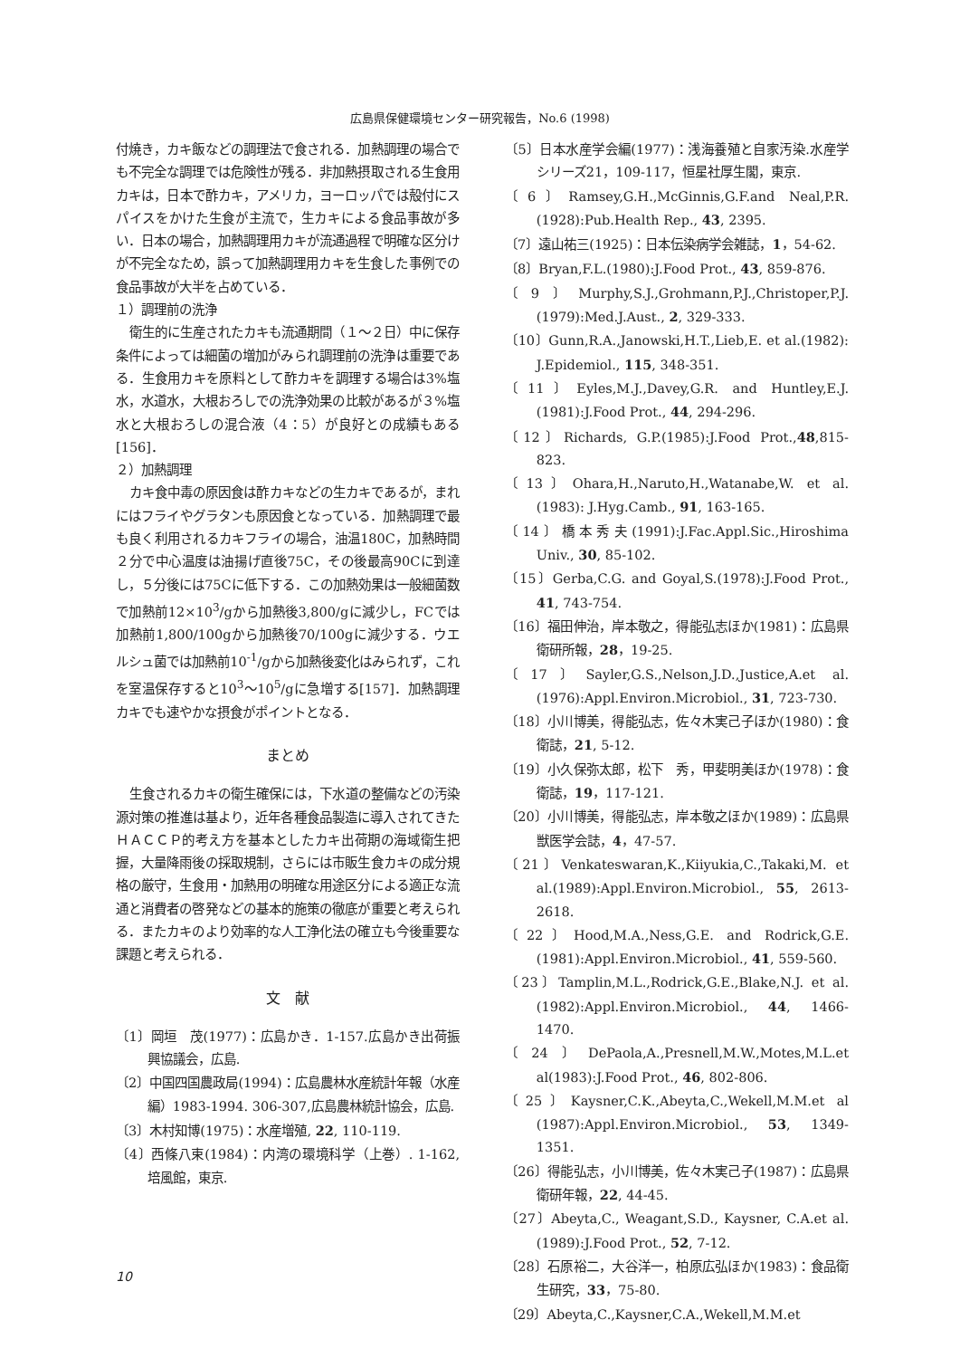広島県保健環境センター研究報告，No.6 (1998)
付焼き，カキ飯などの調理法で食される．加熱調理の場合でも不完全な調理では危険性が残る．非加熱摂取される生食用カキは，日本で酢カキ，アメリカ，ヨーロッパでは殻付にスパイスをかけた生食が主流で，生カキによる食品事故が多い．日本の場合，加熱調理用カキが流通過程で明確な区分けが不完全なため，誤って加熱調理用カキを生食した事例での食品事故が大半を占めている．
１）調理前の洗浄
衛生的に生産されたカキも流通期間（１～２日）中に保存条件によっては細菌の増加がみられ調理前の洗浄は重要である．生食用カキを原料として酢カキを調理する場合は3%塩水，水道水，大根おろしでの洗浄効果の比較があるが３%塩水と大根おろしの混合液（4：5）が良好との成績もある[156]．
２）加熱調理
カキ食中毒の原因食は酢カキなどの生カキであるが，まれにはフライやグラタンも原因食となっている．加熱調理で最も良く利用されるカキフライの場合，油温180C，加熱時間２分で中心温度は油揚げ直後75C，その後最高90Cに到達し，５分後には75Cに低下する．この加熱効果は一般細菌数で加熱前12×10<sup>3</sup>/gから加熱後3,800/gに減少し，FCでは加熱前1,800/100gから加熱後70/100gに減少する．ウエルシュ菌では加熱前10<sup>-1</sup>/gから加熱後変化はみられず，これを室温保存すると10<sup>3</sup>～10<sup>5</sup>/gに急増する[157]．加熱調理カキでも速やかな摂食がポイントとなる．
まとめ
生食されるカキの衛生確保には，下水道の整備などの汚染源対策の推進は基より，近年各種食品製造に導入されてきたＨＡＣＣＰ的考え方を基本としたカキ出荷期の海域衛生把握，大量降雨後の採取規制，さらには市販生食カキの成分規格の厳守，生食用・加熱用の明確な用途区分による適正な流通と消費者の啓発などの基本的施策の徹底が重要と考えられる．またカキのより効率的な人工浄化法の確立も今後重要な課題と考えられる．
文　献
〔1〕岡垣　茂(1977)：広島かき．1-157.広島かき出荷振興協議会，広島.
〔2〕中国四国農政局(1994)：広島農林水産統計年報（水産編）1983-1994. 306-307,広島農林統計協会，広島.
〔3〕木村知博(1975)：水産増殖, 22, 110-119.
〔4〕西條八束(1984)：内湾の環境科学（上巻）. 1-162, 培風館，東京.
〔5〕日本水産学会編(1977)：浅海養殖と自家汚染.水産学シリーズ21，109-117，恒星社厚生閣，東京.
〔6〕Ramsey,G.H.,McGinnis,G.F.and Neal,P.R. (1928):Pub.Health Rep., 43, 2395.
〔7〕遠山祐三(1925)：日本伝染病学会雑誌，1，54-62.
〔8〕Bryan,F.L.(1980):J.Food Prot., 43, 859-876.
〔9〕Murphy,S.J.,Grohmann,P.J.,Christoper,P.J. (1979):Med.J.Aust., 2, 329-333.
〔10〕Gunn,R.A.,Janowski,H.T.,Lieb,E. et al.(1982): J.Epidemiol., 115, 348-351.
〔11〕Eyles,M.J.,Davey,G.R. and Huntley,E.J. (1981):J.Food Prot., 44, 294-296.
〔12〕Richards, G.P.(1985):J.Food Prot.,48,815-823.
〔13〕Ohara,H.,Naruto,H.,Watanabe,W. et al.(1983): J.Hyg.Camb., 91, 163-165.
〔14〕橋本秀夫(1991):J.Fac.Appl.Sic.,Hiroshima Univ., 30, 85-102.
〔15〕Gerba,C.G. and Goyal,S.(1978):J.Food Prot., 41, 743-754.
〔16〕福田伸治，岸本敬之，得能弘志ほか(1981)：広島県衛研所報，28，19-25.
〔17〕Sayler,G.S.,Nelson,J.D.,Justice,A.et al.(1976):Appl.Environ.Microbiol., 31, 723-730.
〔18〕小川博美，得能弘志，佐々木実己子ほか(1980)：食衛誌，21, 5-12.
〔19〕小久保弥太郎，松下　秀，甲斐明美ほか(1978)：食衛誌，19，117-121.
〔20〕小川博美，得能弘志，岸本敬之ほか(1989)：広島県獣医学会誌，4，47-57.
〔21〕Venkateswaran,K.,Kiiyukia,C.,Takaki,M. et al.(1989):Appl.Environ.Microbiol., 55, 2613-2618.
〔22〕Hood,M.A.,Ness,G.E. and Rodrick,G.E. (1981):Appl.Environ.Microbiol., 41, 559-560.
〔23〕Tamplin,M.L.,Rodrick,G.E.,Blake,N.J. et al. (1982):Appl.Environ.Microbiol., 44, 1466-1470.
〔24〕DePaola,A.,Presnell,M.W.,Motes,M.L.et al(1983):J.Food Prot., 46, 802-806.
〔25〕Kaysner,C.K.,Abeyta,C.,Wekell,M.M.et al (1987):Appl.Environ.Microbiol., 53, 1349-1351.
〔26〕得能弘志，小川博美，佐々木実己子(1987)：広島県衛研年報，22, 44-45.
〔27〕Abeyta,C., Weagant,S.D., Kaysner, C.A.et al.(1989):J.Food Prot., 52, 7-12.
〔28〕石原裕二，大谷洋一，柏原広弘ほか(1983)：食品衛生研究，33，75-80.
〔29〕Abeyta,C.,Kaysner,C.A.,Wekell,M.M.et
10